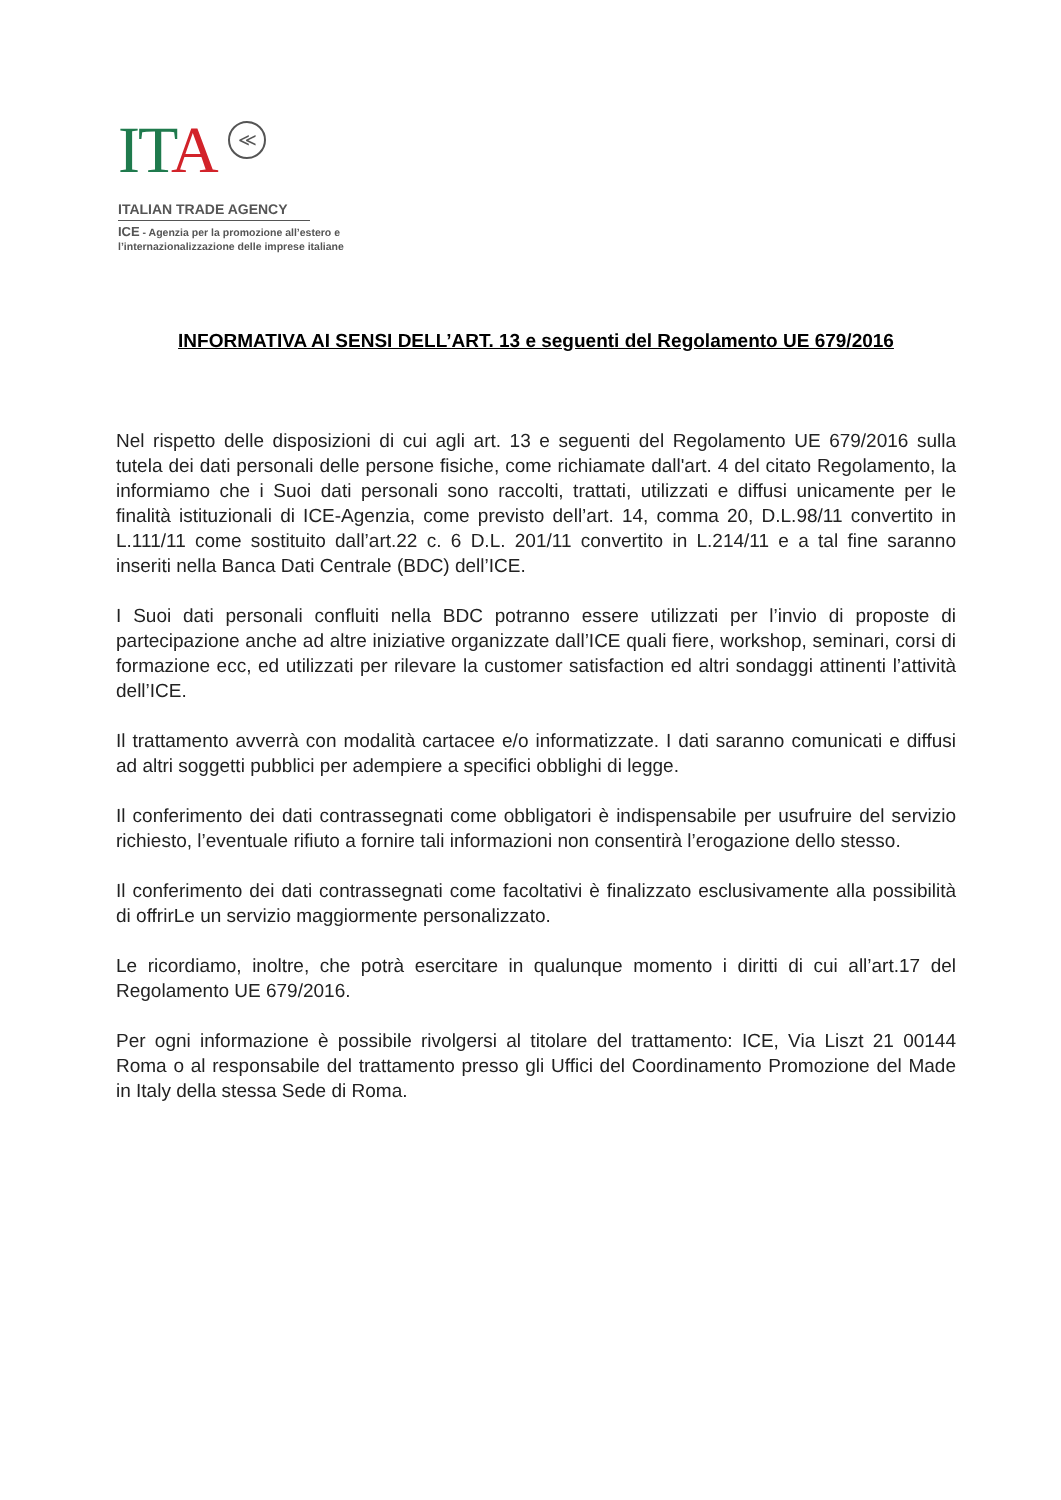ITA ≪
ITALIAN TRADE AGENCY
ICE - Agenzia per la promozione all’estero e
l’internazionalizzazione delle imprese italiane
INFORMATIVA AI SENSI DELL’ART. 13 e seguenti del Regolamento UE 679/2016
Nel rispetto delle disposizioni di cui agli art. 13 e seguenti del Regolamento UE 679/2016 sulla tutela dei dati personali delle persone fisiche, come richiamate dall'art. 4 del citato Regolamento, la informiamo che i Suoi dati personali sono raccolti, trattati, utilizzati e diffusi unicamente per le finalità istituzionali di ICE-Agenzia, come previsto dell’art. 14, comma 20, D.L.98/11 convertito in L.111/11 come sostituito dall’art.22 c. 6 D.L. 201/11 convertito in L.214/11 e a tal fine saranno inseriti nella Banca Dati Centrale (BDC) dell’ICE.
I Suoi dati personali confluiti nella BDC potranno essere utilizzati per l’invio di proposte di partecipazione anche ad altre iniziative organizzate dall’ICE quali fiere, workshop, seminari, corsi di formazione ecc, ed utilizzati per rilevare la customer satisfaction ed altri sondaggi attinenti l’attività dell’ICE.
Il trattamento avverrà con modalità cartacee e/o informatizzate. I dati saranno comunicati e diffusi ad altri soggetti pubblici per adempiere a specifici obblighi di legge.
Il conferimento dei dati contrassegnati come obbligatori è indispensabile per usufruire del servizio richiesto, l’eventuale rifiuto a fornire tali informazioni non consentirà l’erogazione dello stesso.
Il conferimento dei dati contrassegnati come facoltativi è finalizzato esclusivamente alla possibilità di offrirLe un servizio maggiormente personalizzato.
Le ricordiamo, inoltre, che potrà esercitare in qualunque momento i diritti di cui all’art.17 del Regolamento UE 679/2016.
Per ogni informazione è possibile rivolgersi al titolare del trattamento: ICE, Via Liszt 21 00144 Roma o al responsabile del trattamento presso gli Uffici del Coordinamento Promozione del Made in Italy della stessa Sede di Roma.